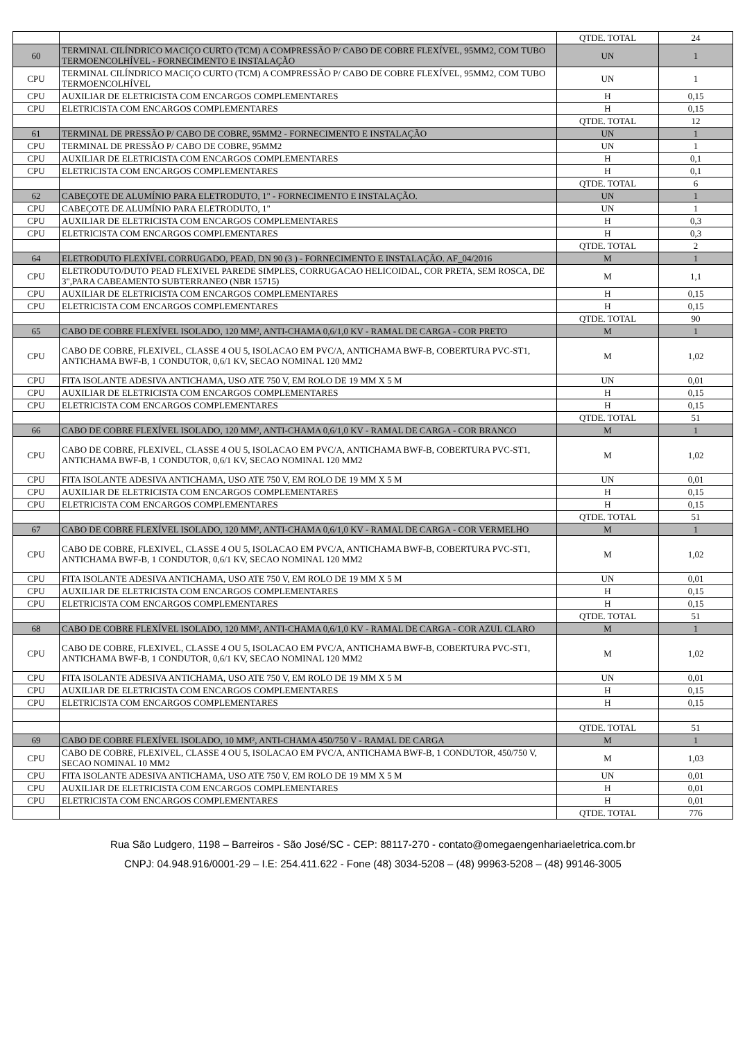| | | QTDE. TOTAL | 24 |
| 60 | TERMINAL CILÍNDRICO MACIÇO CURTO (TCM) A COMPRESSÃO P/ CABO DE COBRE FLEXÍVEL, 95MM2, COM TUBO TERMOENCOLHÍVEL - FORNECIMENTO E INSTALAÇÃO | UN | 1 |
| CPU | TERMINAL CILÍNDRICO MACIÇO CURTO (TCM) A COMPRESSÃO P/ CABO DE COBRE FLEXÍVEL, 95MM2, COM TUBO TERMOENCOLHÍVEL | UN | 1 |
| CPU | AUXILIAR DE ELETRICISTA COM ENCARGOS COMPLEMENTARES | H | 0,15 |
| CPU | ELETRICISTA COM ENCARGOS COMPLEMENTARES | H | 0,15 |
| | | QTDE. TOTAL | 12 |
| 61 | TERMINAL DE PRESSÃO P/ CABO DE COBRE, 95MM2 - FORNECIMENTO E INSTALAÇÃO | UN | 1 |
| CPU | TERMINAL DE PRESSÃO P/ CABO DE COBRE, 95MM2 | UN | 1 |
| CPU | AUXILIAR DE ELETRICISTA COM ENCARGOS COMPLEMENTARES | H | 0,1 |
| CPU | ELETRICISTA COM ENCARGOS COMPLEMENTARES | H | 0,1 |
| | | QTDE. TOTAL | 6 |
| 62 | CABEÇOTE DE ALUMÍNIO PARA ELETRODUTO, 1" - FORNECIMENTO E INSTALAÇÃO. | UN | 1 |
| CPU | CABEÇOTE DE ALUMÍNIO PARA ELETRODUTO, 1" | UN | 1 |
| CPU | AUXILIAR DE ELETRICISTA COM ENCARGOS COMPLEMENTARES | H | 0,3 |
| CPU | ELETRICISTA COM ENCARGOS COMPLEMENTARES | H | 0,3 |
| | | QTDE. TOTAL | 2 |
| 64 | ELETRODUTO FLEXÍVEL CORRUGADO, PEAD, DN 90 (3 ) - FORNECIMENTO E INSTALAÇÃO. AF_04/2016 | M | 1 |
| CPU | ELETRODUTO/DUTO PEAD FLEXIVEL PAREDE SIMPLES, CORRUGACAO HELICOIDAL, COR PRETA, SEM ROSCA, DE 3",PARA CABEAMENTO SUBTERRANEO (NBR 15715) | M | 1,1 |
| CPU | AUXILIAR DE ELETRICISTA COM ENCARGOS COMPLEMENTARES | H | 0,15 |
| CPU | ELETRICISTA COM ENCARGOS COMPLEMENTARES | H | 0,15 |
| | | QTDE. TOTAL | 90 |
| 65 | CABO DE COBRE FLEXÍVEL ISOLADO, 120 MM², ANTI-CHAMA 0,6/1,0 KV - RAMAL DE CARGA - COR PRETO | M | 1 |
| CPU | CABO DE COBRE, FLEXIVEL, CLASSE 4 OU 5, ISOLACAO EM PVC/A, ANTICHAMA BWF-B, COBERTURA PVC-ST1, ANTICHAMA BWF-B, 1 CONDUTOR, 0,6/1 KV, SECAO NOMINAL 120 MM2 | M | 1,02 |
| CPU | FITA ISOLANTE ADESIVA ANTICHAMA, USO ATE 750 V, EM ROLO DE 19 MM X 5 M | UN | 0,01 |
| CPU | AUXILIAR DE ELETRICISTA COM ENCARGOS COMPLEMENTARES | H | 0,15 |
| CPU | ELETRICISTA COM ENCARGOS COMPLEMENTARES | H | 0,15 |
| | | QTDE. TOTAL | 51 |
| 66 | CABO DE COBRE FLEXÍVEL ISOLADO, 120 MM², ANTI-CHAMA 0,6/1,0 KV - RAMAL DE CARGA - COR BRANCO | M | 1 |
| CPU | CABO DE COBRE, FLEXIVEL, CLASSE 4 OU 5, ISOLACAO EM PVC/A, ANTICHAMA BWF-B, COBERTURA PVC-ST1, ANTICHAMA BWF-B, 1 CONDUTOR, 0,6/1 KV, SECAO NOMINAL 120 MM2 | M | 1,02 |
| CPU | FITA ISOLANTE ADESIVA ANTICHAMA, USO ATE 750 V, EM ROLO DE 19 MM X 5 M | UN | 0,01 |
| CPU | AUXILIAR DE ELETRICISTA COM ENCARGOS COMPLEMENTARES | H | 0,15 |
| CPU | ELETRICISTA COM ENCARGOS COMPLEMENTARES | H | 0,15 |
| | | QTDE. TOTAL | 51 |
| 67 | CABO DE COBRE FLEXÍVEL ISOLADO, 120 MM², ANTI-CHAMA 0,6/1,0 KV - RAMAL DE CARGA - COR VERMELHO | M | 1 |
| CPU | CABO DE COBRE, FLEXIVEL, CLASSE 4 OU 5, ISOLACAO EM PVC/A, ANTICHAMA BWF-B, COBERTURA PVC-ST1, ANTICHAMA BWF-B, 1 CONDUTOR, 0,6/1 KV, SECAO NOMINAL 120 MM2 | M | 1,02 |
| CPU | FITA ISOLANTE ADESIVA ANTICHAMA, USO ATE 750 V, EM ROLO DE 19 MM X 5 M | UN | 0,01 |
| CPU | AUXILIAR DE ELETRICISTA COM ENCARGOS COMPLEMENTARES | H | 0,15 |
| CPU | ELETRICISTA COM ENCARGOS COMPLEMENTARES | H | 0,15 |
| | | QTDE. TOTAL | 51 |
| 68 | CABO DE COBRE FLEXÍVEL ISOLADO, 120 MM², ANTI-CHAMA 0,6/1,0 KV - RAMAL DE CARGA - COR AZUL CLARO | M | 1 |
| CPU | CABO DE COBRE, FLEXIVEL, CLASSE 4 OU 5, ISOLACAO EM PVC/A, ANTICHAMA BWF-B, COBERTURA PVC-ST1, ANTICHAMA BWF-B, 1 CONDUTOR, 0,6/1 KV, SECAO NOMINAL 120 MM2 | M | 1,02 |
| CPU | FITA ISOLANTE ADESIVA ANTICHAMA, USO ATE 750 V, EM ROLO DE 19 MM X 5 M | UN | 0,01 |
| CPU | AUXILIAR DE ELETRICISTA COM ENCARGOS COMPLEMENTARES | H | 0,15 |
| CPU | ELETRICISTA COM ENCARGOS COMPLEMENTARES | H | 0,15 |
| | | QTDE. TOTAL | 51 |
| 69 | CABO DE COBRE FLEXÍVEL ISOLADO, 10 MM², ANTI-CHAMA 450/750 V - RAMAL DE CARGA | M | 1 |
| CPU | CABO DE COBRE, FLEXIVEL, CLASSE 4 OU 5, ISOLACAO EM PVC/A, ANTICHAMA BWF-B, 1 CONDUTOR, 450/750 V, SECAO NOMINAL 10 MM2 | M | 1,03 |
| CPU | FITA ISOLANTE ADESIVA ANTICHAMA, USO ATE 750 V, EM ROLO DE 19 MM X 5 M | UN | 0,01 |
| CPU | AUXILIAR DE ELETRICISTA COM ENCARGOS COMPLEMENTARES | H | 0,01 |
| CPU | ELETRICISTA COM ENCARGOS COMPLEMENTARES | H | 0,01 |
| | | QTDE. TOTAL | 776 |
Rua São Ludgero, 1198 – Barreiros - São José/SC - CEP: 88117-270 - contato@omegaengenhariaeletrica.com.br
CNPJ: 04.948.916/0001-29 – I.E: 254.411.622 - Fone (48) 3034-5208 – (48) 99963-5208 – (48) 99146-3005